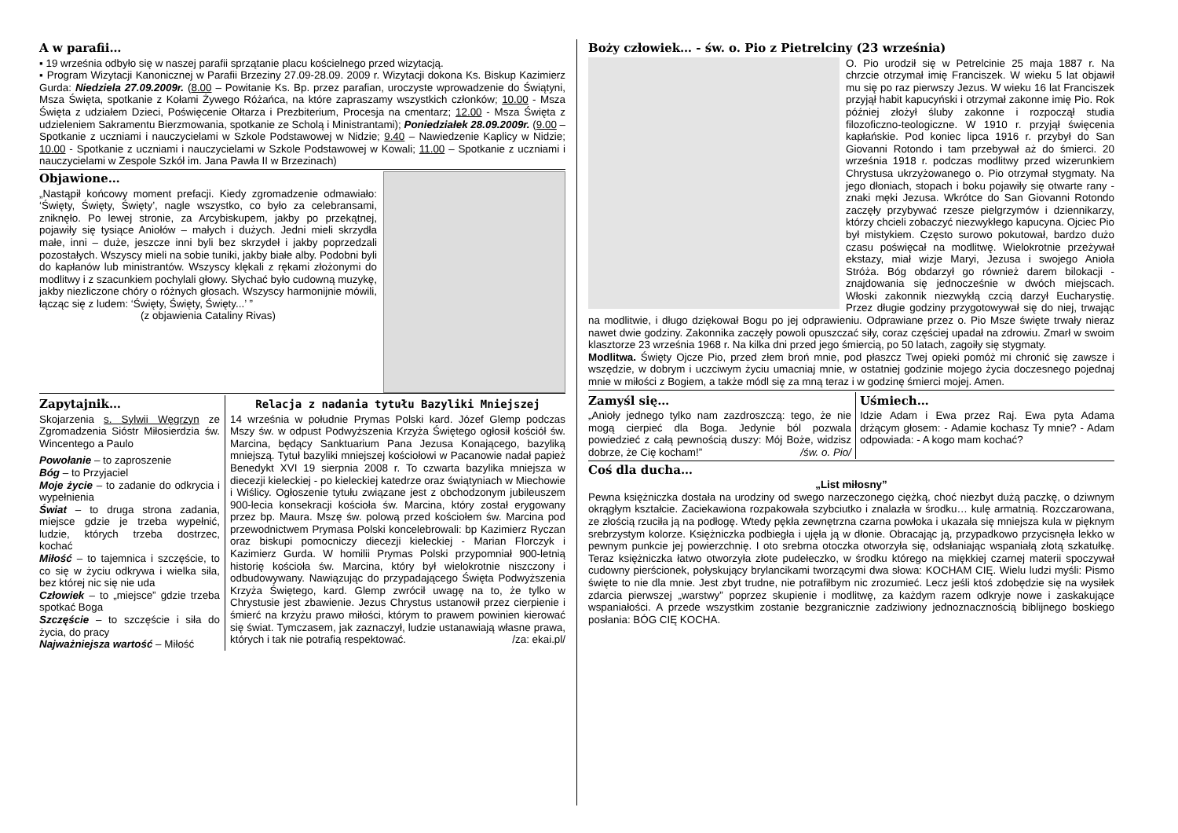A w parafii…
▪ 19 września odbyło się w naszej parafii sprzątanie placu kościelnego przed wizytacją.
▪ Program Wizytacji Kanonicznej w Parafii Brzeziny 27.09-28.09. 2009 r. Wizytacji dokona Ks. Biskup Kazimierz Gurda: Niedziela 27.09.2009r. (8.00 – Powitanie Ks. Bp. przez parafian, uroczyste wprowadzenie do Świątyni, Msza Święta, spotkanie z Kołami Żywego Różańca, na które zapraszamy wszystkich członków; 10.00 - Msza Święta z udziałem Dzieci, Poświęcenie Ołtarza i Prezbiterium, Procesja na cmentarz; 12.00 - Msza Święta z udzieleniem Sakramentu Bierzmowania, spotkanie ze Scholą i Ministrantami); Poniedziałek 28.09.2009r. (9.00 – Spotkanie z uczniami i nauczycielami w Szkole Podstawowej w Nidzie; 9.40 – Nawiedzenie Kaplicy w Nidzie; 10.00 - Spotkanie z uczniami i nauczycielami w Szkole Podstawowej w Kowali; 11.00 – Spotkanie z uczniami i nauczycielami w Zespole Szkół im. Jana Pawła II w Brzezinach)
Objawione…
„Nastąpił końcowy moment prefacji. Kiedy zgromadzenie odmawiało: ‘Święty, Święty, Święty’, nagle wszystko, co było za celebransami, zniknęło. Po lewej stronie, za Arcybiskupem, jakby po przekątnej, pojawiły się tysiące Aniołów – małych i dużych. Jedni mieli skrzydła małe, inni – duże, jeszcze inni byli bez skrzydeł i jakby poprzedzali pozostałych. Wszyscy mieli na sobie tuniki, jakby białe alby. Podobni byli do kapłanów lub ministrantów. Wszyscy klękali z rękami złożonymi do modlitwy i z szacunkiem pochylali głowy. Słychać było cudowną muzykę, jakby niezliczone chóry o różnych głosach. Wszyscy harmonijnie mówili, łącząc się z ludem: ‘Święty, Święty, Święty...’ ”
(z objawienia Cataliny Rivas)
Zapytajnik…
Skojarzenia s. Sylwii Węgrzyn ze Zgromadzenia Sióstr Miłosierdzia św. Wincentego a Paulo
Powołanie – to zaproszenie
Bóg – to Przyjaciel
Moje życie – to zadanie do odkrycia i wypełnienia
Świat – to druga strona zadania, miejsce gdzie je trzeba wypełnić, ludzie, których trzeba dostrzec, kochać
Miłość – to tajemnica i szczęście, to co się w życiu odkrywa i wielka siła, bez której nic się nie uda
Człowiek – to „miejsce” gdzie trzeba spotkać Boga
Szczęście – to szczęście i siła do życia, do pracy
Najważniejsza wartość – Miłość
Relacja z nadania tytułu Bazyliki Mniejszej
14 września w południe Prymas Polski kard. Józef Glemp podczas Mszy św. w odpust Podwyższenia Krzyża Świętego ogłosił kościół św. Marcina, będący Sanktuarium Pana Jezusa Konającego, bazyliką mniejszą. Tytuł bazyliki mniejszej kościołowi w Pacanowie nadał papież Benedykt XVI 19 sierpnia 2008 r. To czwarta bazylika mniejsza w diecezji kieleckiej - po kieleckiej katedrze oraz świątyniach w Miechowie i Wiślicy. Ogłoszenie tytułu związane jest z obchodzonym jubileuszem 900-lecia konsekracji kościoła św. Marcina, który został erygowany przez bp. Maura. Mszę św. polową przed kościołem św. Marcina pod przewodnictwem Prymasa Polski koncelebrowali: bp Kazimierz Ryczan oraz biskupi pomocniczy diecezji kieleckiej - Marian Florczyk i Kazimierz Gurda. W homilii Prymas Polski przypomniał 900-letnią historię kościoła św. Marcina, który był wielokrotnie niszczony i odbudowywany. Nawiązując do przypadającego Święta Podwyższenia Krzyża Świętego, kard. Glemp zwrócił uwagę na to, że tylko w Chrystusie jest zbawienie. Jezus Chrystus ustanowił przez cierpienie i śmierć na krzyżu prawo miłości, którym to prawem powinien kierować się świat. Tymczasem, jak zaznaczył, ludzie ustanawiają własne prawa, których i tak nie potrafią respektować. /za: ekai.pl/
Boży człowiek… - św. o. Pio z Pietrelciny (23 września)
O. Pio urodził się w Petrelcinie 25 maja 1887 r. Na chrzcie otrzymał imię Franciszek. W wieku 5 lat objawił mu się po raz pierwszy Jezus. W wieku 16 lat Franciszek przyjął habit kapucyński i otrzymał zakonne imię Pio. Rok później złożył śluby zakonne i rozpoczął studia filozoficzno-teologiczne. W 1910 r. przyjął święcenia kapłańskie. Pod koniec lipca 1916 r. przybył do San Giovanni Rotondo i tam przebywał aż do śmierci. 20 września 1918 r. podczas modlitwy przed wizerunkiem Chrystusa ukrzyżowanego o. Pio otrzymał stygmaty. Na jego dłoniach, stopach i boku pojawiły się otwarte rany - znaki męki Jezusa. Wkrótce do San Giovanni Rotondo zaczęły przybywać rzesze pielgrzymów i dziennikarzy, którzy chcieli zobaczyć niezwykłego kapucyna. Ojciec Pio był mistykiem. Często surowo pokutował, bardzo dużo czasu poświęcał na modlitwę. Wielokrotnie przeżywał ekstazy, miał wizje Maryi, Jezusa i swojego Anioła Stróża. Bóg obdarzył go również darem bilokacji - znajdowania się jednocześnie w dwóch miejscach. Włoski zakonnik niezwykłą czcią darzył Eucharystię. Przez długie godziny przygotowywał się do niej, trwając na modlitwie, i długo dziękował Bogu po jej odprawieniu. Odprawiane przez o. Pio Msze święte trwały nieraz nawet dwie godziny. Zakonnika zaczęły powoli opuszczać siły, coraz częściej upadał na zdrowiu. Zmarł w swoim klasztorze 23 września 1968 r. Na kilka dni przed jego śmiercią, po 50 latach, zagoiły się stygmaty.
Modlitwa. Święty Ojcze Pio, przed złem broń mnie, pod płaszcz Twej opieki pomóż mi chronić się zawsze i wszędzie, w dobrym i uczciwym życiu umacniaj mnie, w ostatniej godzinie mojego życia doczesnego pojednaj mnie w miłości z Bogiem, a także módl się za mną teraz i w godzinę śmierci mojej. Amen.
Zamyśl się…
„Anioły jednego tylko nam zazdroszczą: tego, że nie mogą cierpieć dla Boga. Jedynie ból pozwala powiedzieć z całą pewnością duszy: Mój Boże, widzisz dobrze, że Cię kocham!” /św. o. Pio/
Uśmiech…
Idzie Adam i Ewa przez Raj. Ewa pyta Adama drżącym głosem: - Adamie kochasz Ty mnie? - Adam odpowiada: - A kogo mam kochać?
Coś dla ducha…
„List miłosny”
Pewna księżniczka dostała na urodziny od swego narzeczonego ciężką, choć niezbyt dużą paczkę, o dziwnym okrągłym kształcie. Zaciekawiona rozpakowała szybciutko i znalazła w środku… kulę armatnią. Rozczarowana, ze złością rzuciła ją na podłogę. Wtedy pękła zewnętrzna czarna powłoka i ukazała się mniejsza kula w pięknym srebrzystym kolorze. Księżniczka podbiegła i ujęła ją w dłonie. Obracając ją, przypadkowo przycisnęła lekko w pewnym punkcie jej powierzchnię. I oto srebrna otoczka otworzyła się, odsłaniając wspaniałą złotą szkatułkę. Teraz księżniczka łatwo otworzyła złote pudełeczko, w środku którego na miękkiej czarnej materii spoczywał cudowny pierścionek, połyskujący brylancikami tworzącymi dwa słowa: KOCHAM CIĘ. Wielu ludzi myśli: Pismo święte to nie dla mnie. Jest zbyt trudne, nie potrafiłbym nic zrozumieć. Lecz jeśli ktoś zdobędzie się na wysiłek zdarcia pierwszej „warstwy” poprzez skupienie i modlitwę, za każdym razem odkryje nowe i zaskakujące wspaniałości. A przede wszystkim zostanie bezgranicznie zadziwiony jednoznacznością biblijnego boskiego posłania: BÓG CIĘ KOCHA.